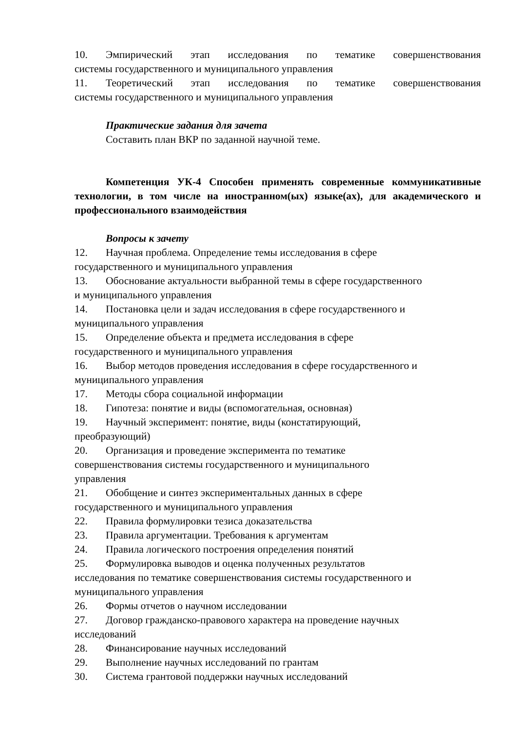10. Эмпирический этап исследования по тематике совершенствования
системы государственного и муниципального управления
11. Теоретический этап исследования по тематике совершенствования
системы государственного и муниципального управления
Практические задания для зачета
Составить план ВКР по заданной научной теме.
Компетенция УК-4 Способен применять современные коммуникативные технологии, в том числе на иностранном(ых) языке(ах), для академического и профессионального взаимодействия
Вопросы к зачету
12. Научная проблема. Определение темы исследования в сфере
государственного и муниципального управления
13. Обоснование актуальности выбранной темы в сфере государственного
и муниципального управления
14. Постановка цели и задач исследования в сфере государственного и
муниципального управления
15. Определение объекта и предмета исследования в сфере
государственного и муниципального управления
16. Выбор методов проведения исследования в сфере государственного и
муниципального управления
17. Методы сбора социальной информации
18. Гипотеза: понятие и виды (вспомогательная, основная)
19. Научный эксперимент: понятие, виды (констатирующий,
преобразующий)
20. Организация и проведение эксперимента по тематике
совершенствования системы государственного и муниципального
управления
21. Обобщение и синтез экспериментальных данных в сфере
государственного и муниципального управления
22. Правила формулировки тезиса доказательства
23. Правила аргументации. Требования к аргументам
24. Правила логического построения определения понятий
25. Формулировка выводов и оценка полученных результатов
исследования по тематике совершенствования системы государственного и
муниципального управления
26. Формы отчетов о научном исследовании
27. Договор гражданско-правового характера на проведение научных
исследований
28. Финансирование научных исследований
29. Выполнение научных исследований по грантам
30. Система грантовой поддержки научных исследований